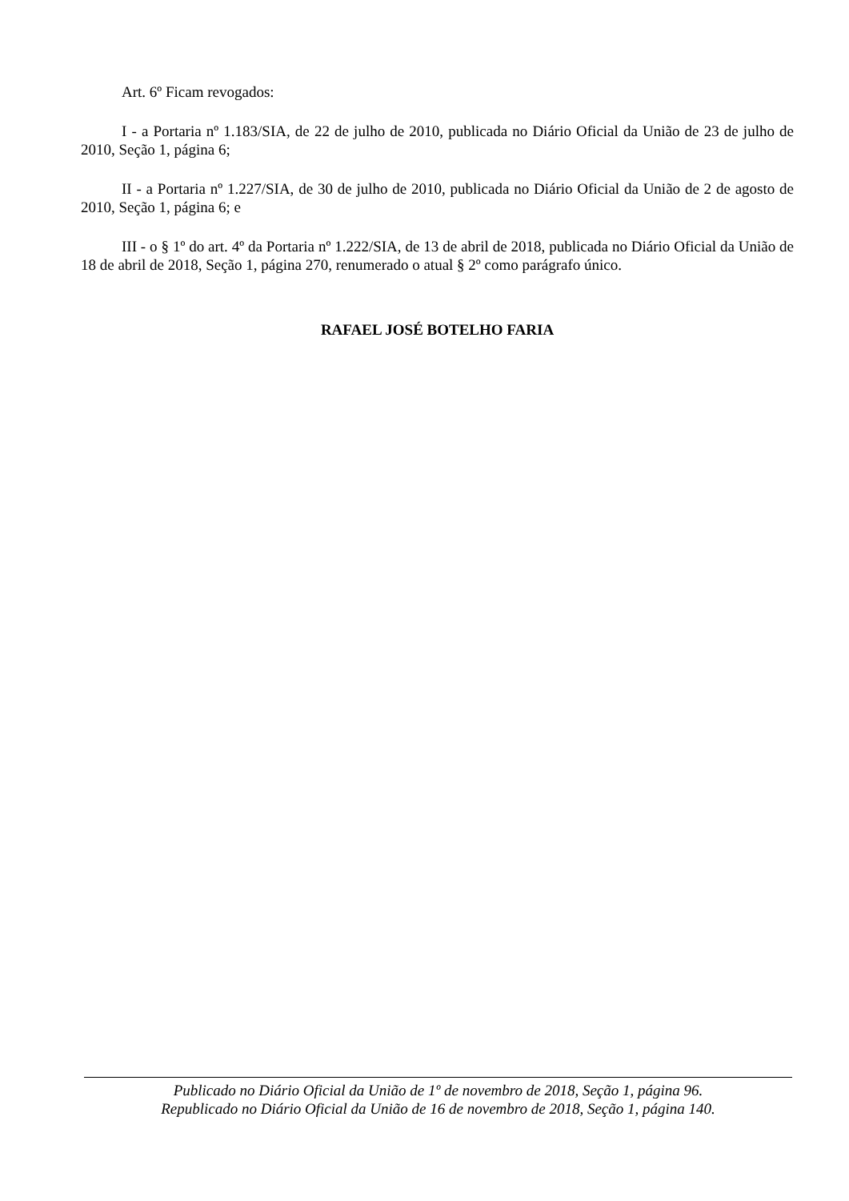Art. 6º Ficam revogados:
I - a Portaria nº 1.183/SIA, de 22 de julho de 2010, publicada no Diário Oficial da União de 23 de julho de 2010, Seção 1, página 6;
II - a Portaria nº 1.227/SIA, de 30 de julho de 2010, publicada no Diário Oficial da União de 2 de agosto de 2010, Seção 1, página 6; e
III - o § 1º do art. 4º da Portaria nº 1.222/SIA, de 13 de abril de 2018, publicada no Diário Oficial da União de 18 de abril de 2018, Seção 1, página 270, renumerado o atual § 2º como parágrafo único.
RAFAEL JOSÉ BOTELHO FARIA
Publicado no Diário Oficial da União de 1º de novembro de 2018, Seção 1, página 96.
Republicado no Diário Oficial da União de 16 de novembro de 2018, Seção 1, página 140.